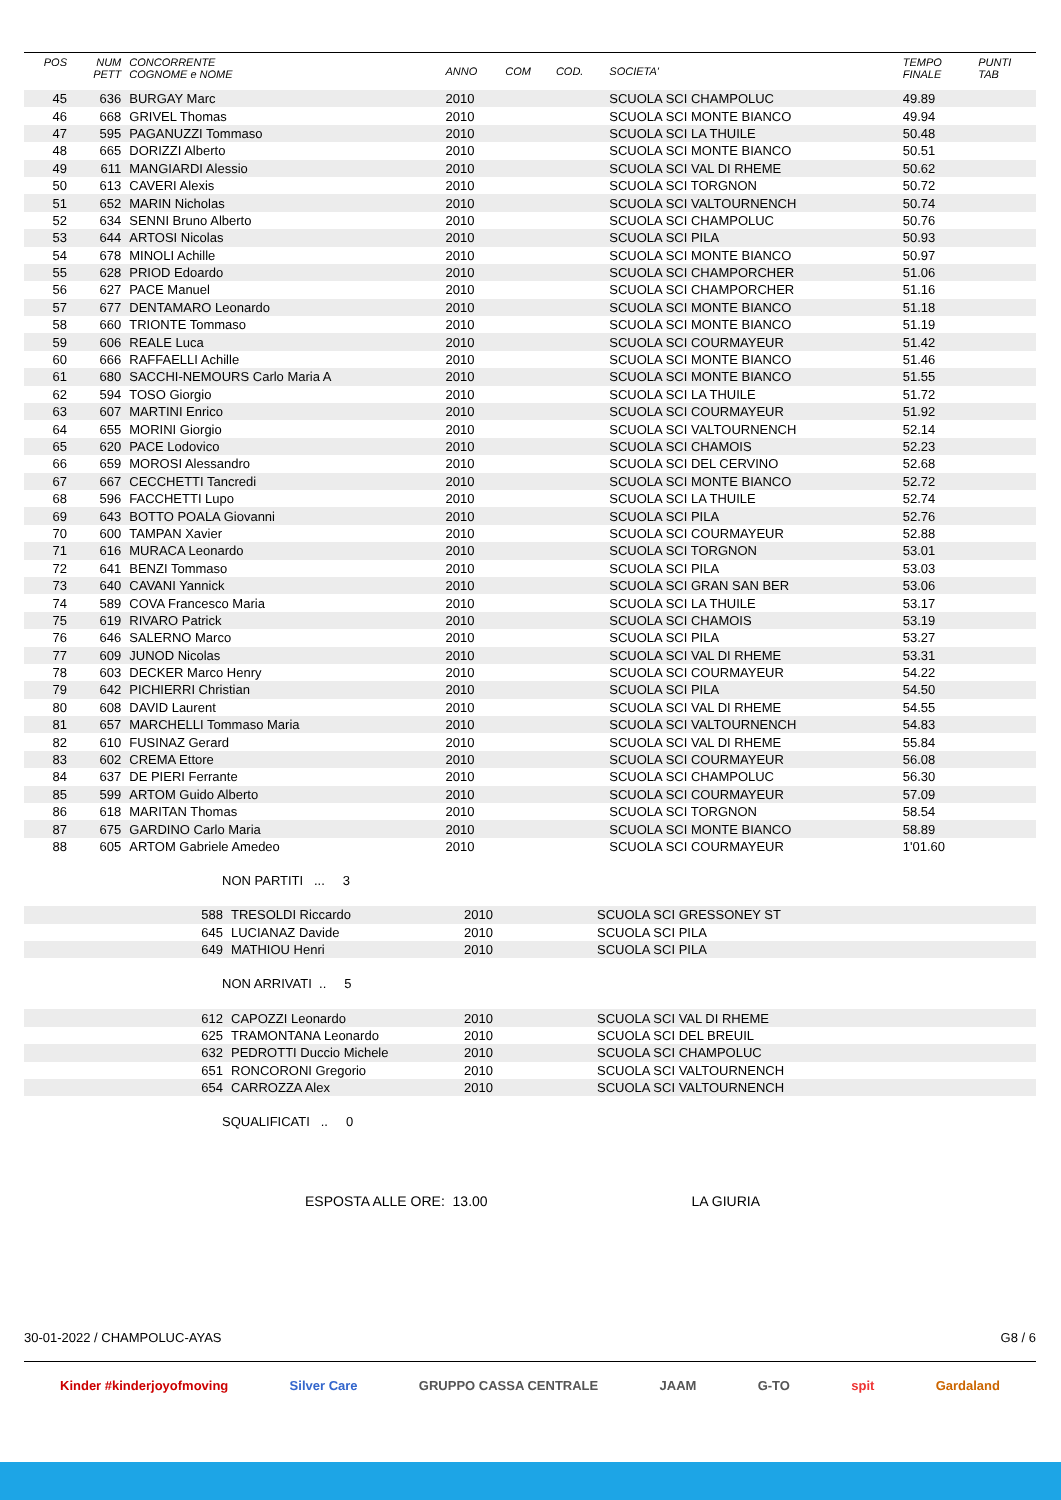| POS | NUM PETT | CONCORRENTE COGNOME e NOME | ANNO | COM | COD. | SOCIETA' | TEMPO FINALE | PUNTI TAB |
| --- | --- | --- | --- | --- | --- | --- | --- | --- |
| 45 | 636 | BURGAY Marc | 2010 | | | SCUOLA SCI CHAMPOLUC | 49.89 | |
| 46 | 668 | GRIVEL Thomas | 2010 | | | SCUOLA SCI MONTE BIANCO | 49.94 | |
| 47 | 595 | PAGANUZZI Tommaso | 2010 | | | SCUOLA SCI LA THUILE | 50.48 | |
| 48 | 665 | DORIZZI Alberto | 2010 | | | SCUOLA SCI MONTE BIANCO | 50.51 | |
| 49 | 611 | MANGIARDI Alessio | 2010 | | | SCUOLA SCI VAL DI RHEME | 50.62 | |
| 50 | 613 | CAVERI Alexis | 2010 | | | SCUOLA SCI TORGNON | 50.72 | |
| 51 | 652 | MARIN Nicholas | 2010 | | | SCUOLA SCI VALTOURNENCH | 50.74 | |
| 52 | 634 | SENNI Bruno Alberto | 2010 | | | SCUOLA SCI CHAMPOLUC | 50.76 | |
| 53 | 644 | ARTOSI Nicolas | 2010 | | | SCUOLA SCI PILA | 50.93 | |
| 54 | 678 | MINOLI Achille | 2010 | | | SCUOLA SCI MONTE BIANCO | 50.97 | |
| 55 | 628 | PRIOD Edoardo | 2010 | | | SCUOLA SCI CHAMPORCHER | 51.06 | |
| 56 | 627 | PACE Manuel | 2010 | | | SCUOLA SCI CHAMPORCHER | 51.16 | |
| 57 | 677 | DENTAMARO Leonardo | 2010 | | | SCUOLA SCI MONTE BIANCO | 51.18 | |
| 58 | 660 | TRIONTE Tommaso | 2010 | | | SCUOLA SCI MONTE BIANCO | 51.19 | |
| 59 | 606 | REALE Luca | 2010 | | | SCUOLA SCI COURMAYEUR | 51.42 | |
| 60 | 666 | RAFFAELLI Achille | 2010 | | | SCUOLA SCI MONTE BIANCO | 51.46 | |
| 61 | 680 | SACCHI-NEMOURS Carlo Maria A | 2010 | | | SCUOLA SCI MONTE BIANCO | 51.55 | |
| 62 | 594 | TOSO Giorgio | 2010 | | | SCUOLA SCI LA THUILE | 51.72 | |
| 63 | 607 | MARTINI Enrico | 2010 | | | SCUOLA SCI COURMAYEUR | 51.92 | |
| 64 | 655 | MORINI Giorgio | 2010 | | | SCUOLA SCI VALTOURNENCH | 52.14 | |
| 65 | 620 | PACE Lodovico | 2010 | | | SCUOLA SCI CHAMOIS | 52.23 | |
| 66 | 659 | MOROSI Alessandro | 2010 | | | SCUOLA SCI DEL CERVINO | 52.68 | |
| 67 | 667 | CECCHETTI Tancredi | 2010 | | | SCUOLA SCI MONTE BIANCO | 52.72 | |
| 68 | 596 | FACCHETTI Lupo | 2010 | | | SCUOLA SCI LA THUILE | 52.74 | |
| 69 | 643 | BOTTO POALA Giovanni | 2010 | | | SCUOLA SCI PILA | 52.76 | |
| 70 | 600 | TAMPAN Xavier | 2010 | | | SCUOLA SCI COURMAYEUR | 52.88 | |
| 71 | 616 | MURACA Leonardo | 2010 | | | SCUOLA SCI TORGNON | 53.01 | |
| 72 | 641 | BENZI Tommaso | 2010 | | | SCUOLA SCI PILA | 53.03 | |
| 73 | 640 | CAVANI Yannick | 2010 | | | SCUOLA SCI GRAN SAN BER | 53.06 | |
| 74 | 589 | COVA Francesco Maria | 2010 | | | SCUOLA SCI LA THUILE | 53.17 | |
| 75 | 619 | RIVARO Patrick | 2010 | | | SCUOLA SCI CHAMOIS | 53.19 | |
| 76 | 646 | SALERNO Marco | 2010 | | | SCUOLA SCI PILA | 53.27 | |
| 77 | 609 | JUNOD Nicolas | 2010 | | | SCUOLA SCI VAL DI RHEME | 53.31 | |
| 78 | 603 | DECKER Marco Henry | 2010 | | | SCUOLA SCI COURMAYEUR | 54.22 | |
| 79 | 642 | PICHIERRI Christian | 2010 | | | SCUOLA SCI PILA | 54.50 | |
| 80 | 608 | DAVID Laurent | 2010 | | | SCUOLA SCI VAL DI RHEME | 54.55 | |
| 81 | 657 | MARCHELLI Tommaso Maria | 2010 | | | SCUOLA SCI VALTOURNENCH | 54.83 | |
| 82 | 610 | FUSINAZ Gerard | 2010 | | | SCUOLA SCI VAL DI RHEME | 55.84 | |
| 83 | 602 | CREMA Ettore | 2010 | | | SCUOLA SCI COURMAYEUR | 56.08 | |
| 84 | 637 | DE PIERI Ferrante | 2010 | | | SCUOLA SCI CHAMPOLUC | 56.30 | |
| 85 | 599 | ARTOM Guido Alberto | 2010 | | | SCUOLA SCI COURMAYEUR | 57.09 | |
| 86 | 618 | MARITAN Thomas | 2010 | | | SCUOLA SCI TORGNON | 58.54 | |
| 87 | 675 | GARDINO Carlo Maria | 2010 | | | SCUOLA SCI MONTE BIANCO | 58.89 | |
| 88 | 605 | ARTOM Gabriele Amedeo | 2010 | | | SCUOLA SCI COURMAYEUR | 1'01.60 | |
NON PARTITI ... 3
| | 588 | TRESOLDI Riccardo | 2010 | SCUOLA SCI GRESSONEY ST |
| | 645 | LUCIANAZ Davide | 2010 | SCUOLA SCI PILA |
| | 649 | MATHIOU Henri | 2010 | SCUOLA SCI PILA |
NON ARRIVATI .. 5
| | 612 | CAPOZZI Leonardo | 2010 | SCUOLA SCI VAL DI RHEME |
| | 625 | TRAMONTANA Leonardo | 2010 | SCUOLA SCI DEL BREUIL |
| | 632 | PEDROTTI Duccio Michele | 2010 | SCUOLA SCI CHAMPOLUC |
| | 651 | RONCORONI Gregorio | 2010 | SCUOLA SCI VALTOURNENCH |
| | 654 | CARROZZA Alex | 2010 | SCUOLA SCI VALTOURNENCH |
SQUALIFICATI .. 0
ESPOSTA ALLE ORE: 13.00 LA GIURIA
30-01-2022 / CHAMPOLUC-AYAS G8 / 6
Kinder #kinderjoyofmoving Silver Care GRUPPO CASSA CENTRALE JAAM G-TO spit Gardaland